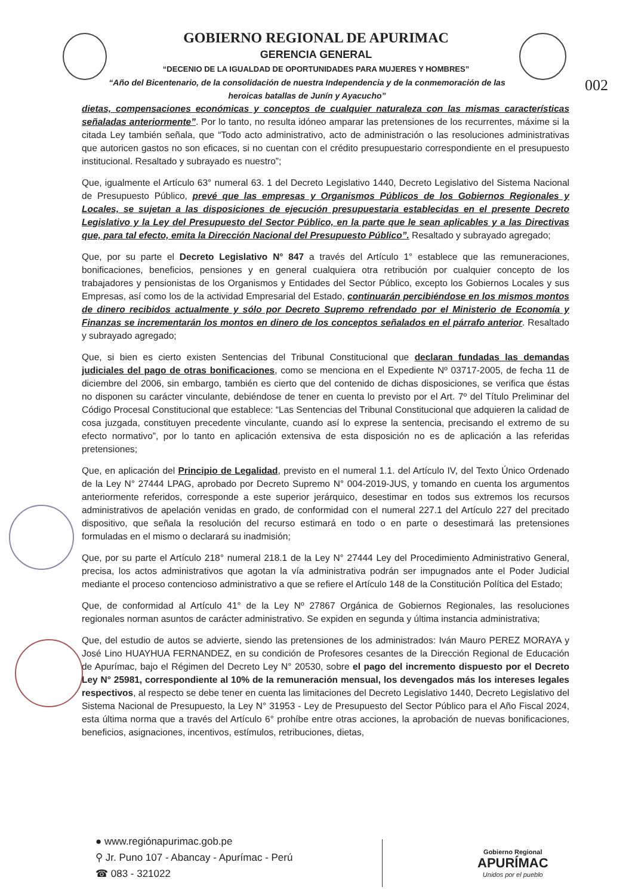GOBIERNO REGIONAL DE APURIMAC
GERENCIA GENERAL
“DECENIO DE LA IGUALDAD DE OPORTUNIDADES PARA MUJERES Y HOMBRES”
“Año del Bicentenario, de la consolidación de nuestra Independencia y de la conmemoración de las heroicas batallas de Junín y Ayacucho”
002
dietas, compensaciones económicas y conceptos de cualquier naturaleza con las mismas características señaladas anteriormente”. Por lo tanto, no resulta idóneo amparar las pretensiones de los recurrentes, máxime si la citada Ley también señala, que “Todo acto administrativo, acto de administración o las resoluciones administrativas que autoricen gastos no son eficaces, si no cuentan con el crédito presupuestario correspondiente en el presupuesto institucional. Resaltado y subrayado es nuestro”;
Que, igualmente el Artículo 63° numeral 63. 1 del Decreto Legislativo 1440, Decreto Legislativo del Sistema Nacional de Presupuesto Público, prevé que las empresas y Organismos Públicos de los Gobiernos Regionales y Locales, se sujetan a las disposiciones de ejecución presupuestaria establecidas en el presente Decreto Legislativo y la Ley del Presupuesto del Sector Público, en la parte que le sean aplicables y a las Directivas que, para tal efecto, emita la Dirección Nacional del Presupuesto Público”. Resaltado y subrayado agregado;
Que, por su parte el Decreto Legislativo N° 847 a través del Artículo 1° establece que las remuneraciones, bonificaciones, beneficios, pensiones y en general cualquiera otra retribución por cualquier concepto de los trabajadores y pensionistas de los Organismos y Entidades del Sector Público, excepto los Gobiernos Locales y sus Empresas, así como los de la actividad Empresarial del Estado, continuarán percibiéndose en los mismos montos de dinero recibidos actualmente y sólo por Decreto Supremo refrendado por el Ministerio de Economía y Finanzas se incrementarán los montos en dinero de los conceptos señalados en el párrafo anterior. Resaltado y subrayado agregado;
Que, si bien es cierto existen Sentencias del Tribunal Constitucional que declaran fundadas las demandas judiciales del pago de otras bonificaciones, como se menciona en el Expediente Nº 03717-2005, de fecha 11 de diciembre del 2006, sin embargo, también es cierto que del contenido de dichas disposiciones, se verifica que éstas no disponen su carácter vinculante, debiéndose de tener en cuenta lo previsto por el Art. 7º del Título Preliminar del Código Procesal Constitucional que establece: “Las Sentencias del Tribunal Constitucional que adquieren la calidad de cosa juzgada, constituyen precedente vinculante, cuando así lo exprese la sentencia, precisando el extremo de su efecto normativo”, por lo tanto en aplicación extensiva de esta disposición no es de aplicación a las referidas pretensiones;
Que, en aplicación del Principio de Legalidad, previsto en el numeral 1.1. del Artículo IV, del Texto Único Ordenado de la Ley N° 27444 LPAG, aprobado por Decreto Supremo N° 004-2019-JUS, y tomando en cuenta los argumentos anteriormente referidos, corresponde a este superior jerárquico, desestimar en todos sus extremos los recursos administrativos de apelación venidas en grado, de conformidad con el numeral 227.1 del Artículo 227 del precitado dispositivo, que señala la resolución del recurso estimará en todo o en parte o desestimará las pretensiones formuladas en el mismo o declarará su inadmisión;
Que, por su parte el Artículo 218° numeral 218.1 de la Ley N° 27444 Ley del Procedimiento Administrativo General, precisa, los actos administrativos que agotan la vía administrativa podrán ser impugnados ante el Poder Judicial mediante el proceso contencioso administrativo a que se refiere el Artículo 148 de la Constitución Política del Estado;
Que, de conformidad al Artículo 41° de la Ley Nº 27867 Orgánica de Gobiernos Regionales, las resoluciones regionales norman asuntos de carácter administrativo. Se expiden en segunda y última instancia administrativa;
Que, del estudio de autos se advierte, siendo las pretensiones de los administrados: Iván Mauro PEREZ MORAYA y José Lino HUAYHUA FERNANDEZ, en su condición de Profesores cesantes de la Dirección Regional de Educación de Apurímac, bajo el Régimen del Decreto Ley N° 20530, sobre el pago del incremento dispuesto por el Decreto Ley N° 25981, correspondiente al 10% de la remuneración mensual, los devengados más los intereses legales respectivos, al respecto se debe tener en cuenta las limitaciones del Decreto Legislativo 1440, Decreto Legislativo del Sistema Nacional de Presupuesto, la Ley N° 31953 - Ley de Presupuesto del Sector Público para el Año Fiscal 2024, esta última norma que a través del Artículo 6° prohíbe entre otras acciones, la aprobación de nuevas bonificaciones, beneficios, asignaciones, incentivos, estímulos, retribuciones, dietas,
● www.regiónapurimac.gob.pe
⚲ Jr. Puno 107 - Abancay - Apurímac - Perú
☎ 083 - 321022
Gobierno Regional
APURÍMAC
Unidos por el pueblo